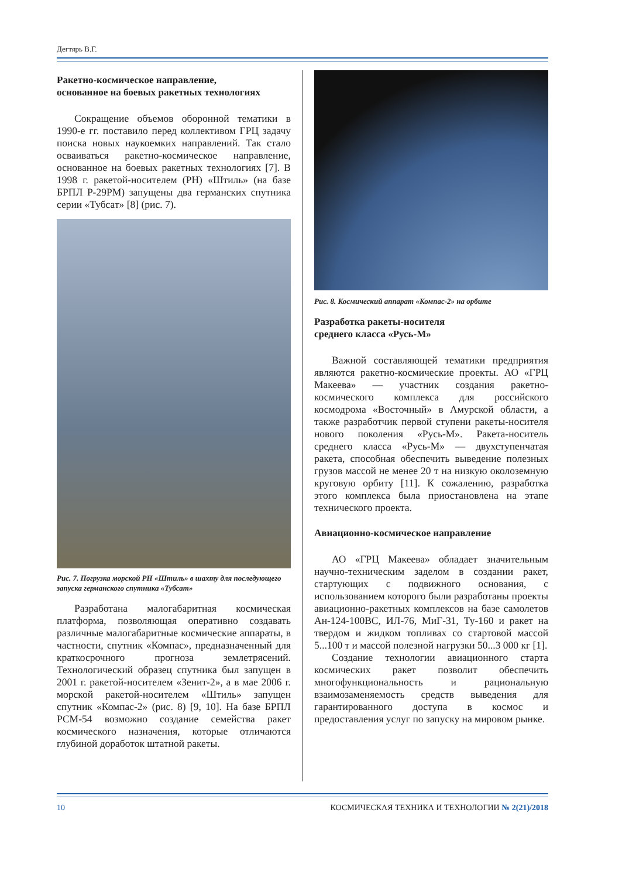Дегтярь В.Г.
Ракетно-космическое направление,
основанное на боевых ракетных технологиях
Сокращение объемов оборонной тематики в 1990-е гг. поставило перед коллективом ГРЦ задачу поиска новых наукоемких направлений. Так стало осваиваться ракетно-космическое направление, основанное на боевых ракетных технологиях [7]. В 1998 г. ракетой-носителем (РН) «Штиль» (на базе БРПЛ Р-29РМ) запущены два германских спутника серии «Тубсат» [8] (рис. 7).
Рис. 7. Погрузка морской РН «Штиль» в шахту для последующего запуска германского спутника «Тубсат»
Разработана малогабаритная космическая платформа, позволяющая оперативно создавать различные малогабаритные космические аппараты, в частности, спутник «Компас», предназначенный для краткосрочного прогноза землетрясений. Технологический образец спутника был запущен в 2001 г. ракетой-носителем «Зенит-2», а в мае 2006 г. морской ракетой-носителем «Штиль» запущен спутник «Компас-2» (рис. 8) [9, 10]. На базе БРПЛ РСМ-54 возможно создание семейства ракет космического назначения, которые отличаются глубиной доработок штатной ракеты.
Рис. 8. Космический аппарат «Компас-2» на орбите
Разработка ракеты-носителя
среднего класса «Русь-М»
Важной составляющей тематики предприятия являются ракетно-космические проекты. АО «ГРЦ Макеева» — участник создания ракетно-космического комплекса для российского космодрома «Восточный» в Амурской области, а также разработчик первой ступени ракеты-носителя нового поколения «Русь-М». Ракета-носитель среднего класса «Русь-М» — двухступенчатая ракета, способная обеспечить выведение полезных грузов массой не менее 20 т на низкую околоземную круговую орбиту [11]. К сожалению, разработка этого комплекса была приостановлена на этапе технического проекта.
Авиационно-космическое направление
АО «ГРЦ Макеева» обладает значительным научно-техническим заделом в создании ракет, стартующих с подвижного основания, с использованием которого были разработаны проекты авиационно-ракетных комплексов на базе самолетов Ан-124-100ВС, ИЛ-76, МиГ-31, Ту-160 и ракет на твердом и жидком топливах со стартовой массой 5...100 т и массой полезной нагрузки 50...3 000 кг [1].
Создание технологии авиационного старта космических ракет позволит обеспечить многофункциональность и рациональную взаимозаменяемость средств выведения для гарантированного доступа в космос и предоставления услуг по запуску на мировом рынке.
10 КОСМИЧЕСКАЯ ТЕХНИКА И ТЕХНОЛОГИИ № 2(21)/2018